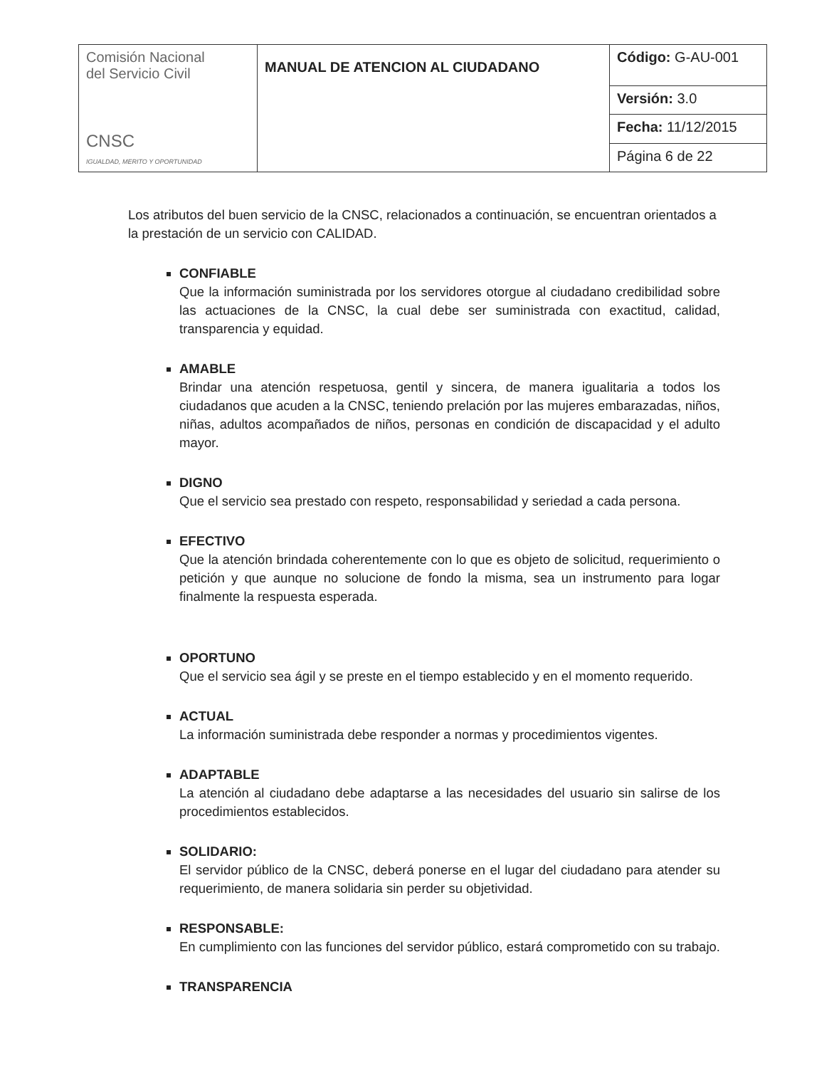| Comisión Nacional del Servicio Civil CNSC IGUALDAD, MERITO Y OPORTUNIDAD | MANUAL DE ATENCION AL CIUDADANO | Código: G-AU-001 |
| | | Versión: 3.0 |
| | | Fecha: 11/12/2015 |
| | | Página 6 de 22 |
Los atributos del buen servicio de la CNSC, relacionados a continuación, se encuentran orientados a la prestación de un servicio con CALIDAD.
CONFIABLE
Que la información suministrada por los servidores otorgue al ciudadano credibilidad sobre las actuaciones de la CNSC, la cual debe ser suministrada con exactitud, calidad, transparencia y equidad.
AMABLE
Brindar una atención respetuosa, gentil y sincera, de manera igualitaria a todos los ciudadanos que acuden a la CNSC, teniendo prelación por las mujeres embarazadas, niños, niñas, adultos acompañados de niños, personas en condición de discapacidad y el adulto mayor.
DIGNO
Que el servicio sea prestado con respeto, responsabilidad y seriedad a cada persona.
EFECTIVO
Que la atención brindada coherentemente con lo que es objeto de solicitud, requerimiento o petición y que aunque no solucione de fondo la misma, sea un instrumento para logar finalmente la respuesta esperada.
OPORTUNO
Que el servicio sea ágil y se preste en el tiempo establecido y en el momento requerido.
ACTUAL
La información suministrada debe responder a normas y procedimientos vigentes.
ADAPTABLE
La atención al ciudadano debe adaptarse a las necesidades del usuario sin salirse de los procedimientos establecidos.
SOLIDARIO:
El servidor público de la CNSC, deberá ponerse en el lugar del ciudadano para atender su requerimiento, de manera solidaria sin perder su objetividad.
RESPONSABLE:
En cumplimiento con las funciones del servidor público, estará comprometido con su trabajo.
TRANSPARENCIA